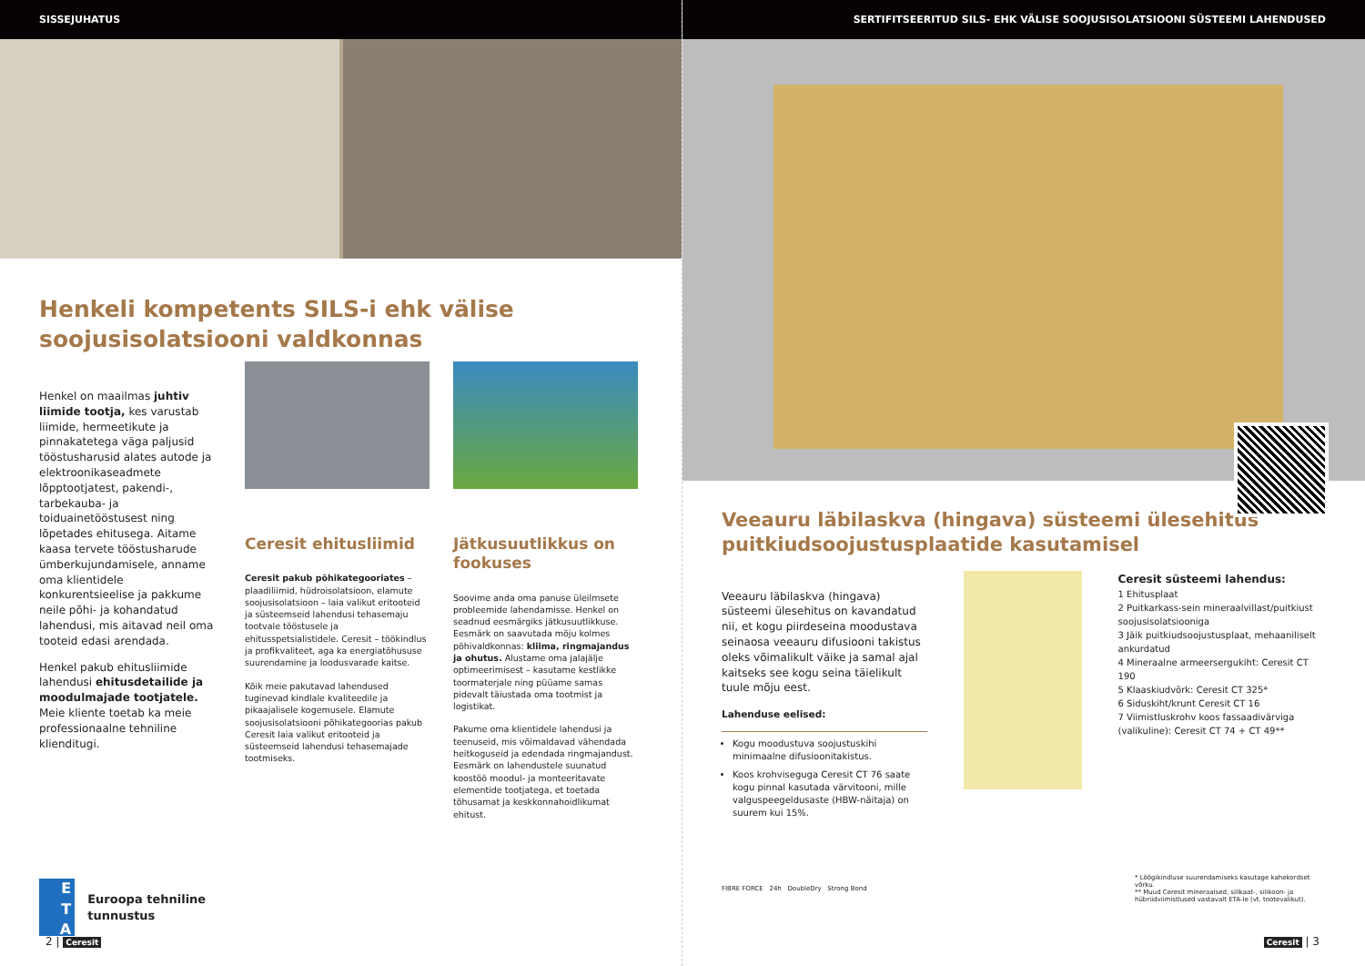SISSEJUHATUS
Henkeli kompetents SILS-i ehk välise soojusisolatsiooni valdkonnas
Henkel on maailmas juhtiv liimide tootja, kes varustab liimide, hermeetikute ja pinnakatetega väga paljusid tööstusharusid alates autode ja elektroonikaseadmete lõpptootjatest, pakendi-, tarbekauba- ja toiduainetööstusest ning lõpetades ehitusega. Aitame kaasa tervete tööstusharude ümberkujundamisele, anname oma klientidele konkurentsieelise ja pakkume neile põhi- ja kohandatud lahendusi, mis aitavad neil oma tooteid edasi arendada.
Henkel pakub ehitusliimide lahendusi ehitusdetailide ja moodulmajade tootjatele. Meie kliente toetab ka meie professionaalne tehniline klienditugi.
E
T
A
Euroopa tehniline tunnustus
Ceresit ehitusliimid
Ceresit pakub põhikategooriates – plaadiliimid, hüdroisolatsioon, elamute soojusisolatsioon – laia valikut eritooteid ja süsteemseid lahendusi tehasemaju tootvale tööstusele ja ehitusspetsialistidele. Ceresit – töökindlus ja profikvaliteet, aga ka energiatõhususe suurendamine ja loodusvarade kaitse.
Kõik meie pakutavad lahendused tuginevad kindlale kvaliteedile ja pikaajalisele kogemusele. Elamute soojusisolatsiooni põhikategoorias pakub Ceresit laia valikut eritooteid ja süsteemseid lahendusi tehasemajade tootmiseks.
Jätkusuutlikkus on fookuses
Soovime anda oma panuse üleilmsete probleemide lahendamisse. Henkel on seadnud eesmärgiks jätkusuutlikkuse. Eesmärk on saavutada mõju kolmes põhivaldkonnas: kliima, ringmajandus ja ohutus. Alustame oma jalajälje optimeerimisest – kasutame kestlikke toormaterjale ning püüame samas pidevalt täiustada oma tootmist ja logistikat.
Pakume oma klientidele lahendusi ja teenuseid, mis võimaldavad vähendada heitkoguseid ja edendada ringmajandust. Eesmärk on lahendustele suunatud koostöö moodul- ja monteeritavate elementide tootjatega, et toetada tõhusamat ja keskkonnahoidlikumat ehitust.
2 | Ceresit
SERTIFITSEERITUD SILS- EHK VÄLISE SOOJUSISOLATSIOONI SÜSTEEMI LAHENDUSED
Veeauru läbilaskva (hingava) süsteemi ülesehitus puitkiudsoojustusplaatide kasutamisel
Veeauru läbilaskva (hingava) süsteemi ülesehitus on kavandatud nii, et kogu piirdeseina moodustava seinaosa veeauru difusiooni takistus oleks võimalikult väike ja samal ajal kaitseks see kogu seina täielikult tuule mõju eest.
Lahenduse eelised:
Kogu moodustuva soojustuskihi minimaalne difusioonitakistus.
Koos krohviseguga Ceresit CT 76 saate kogu pinnal kasutada värvitooni, mille valguspeegeldusaste (HBW-näitaja) on suurem kui 15%.
Ceresit süsteemi lahendus:
1 Ehitusplaat
2 Puitkarkass-sein mineraalvillast/puitkiust soojusisolatsiooniga
3 Jäik puitkiudsoojustusplaat, mehaaniliselt ankurdatud
4 Mineraalne armeersergukiht: Ceresit CT 190
5 Klaaskiudvõrk: Ceresit CT 325*
6 Siduskiht/krunt Ceresit CT 16
7 Viimistluskrohv koos fassaadivärviga (valikuline): Ceresit CT 74 + CT 49**
FIBRE FORCE 24h DoubleDry Strong Bond * Löögikindluse suurendamiseks kasutage kahekordset võrku.
** Muud Ceresit mineraalsed, silikaat-, silikoon- ja hübriidviimistlused vastavalt ETA-le (vt. tootevalikut).
Ceresit | 3